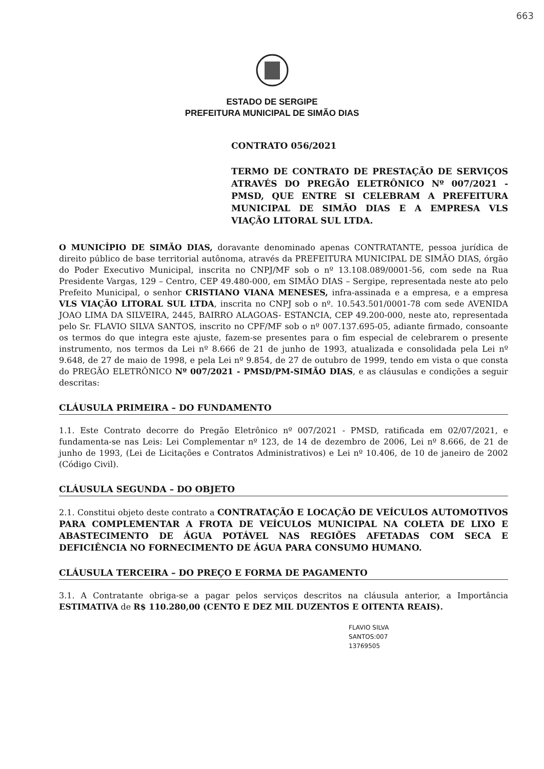663
ESTADO DE SERGIPE
PREFEITURA MUNICIPAL DE SIMÃO DIAS
CONTRATO 056/2021
TERMO DE CONTRATO DE PRESTAÇÃO DE SERVIÇOS ATRAVÉS DO PREGÃO ELETRÔNICO Nº 007/2021 - PMSD, QUE ENTRE SI CELEBRAM A PREFEITURA MUNICIPAL DE SIMÃO DIAS E A EMPRESA VLS VIAÇÃO LITORAL SUL LTDA.
O MUNICÍPIO DE SIMÃO DIAS, doravante denominado apenas CONTRATANTE, pessoa jurídica de direito público de base territorial autônoma, através da PREFEITURA MUNICIPAL DE SIMÃO DIAS, órgão do Poder Executivo Municipal, inscrita no CNPJ/MF sob o nº 13.108.089/0001-56, com sede na Rua Presidente Vargas, 129 – Centro, CEP 49.480-000, em SIMÃO DIAS – Sergipe, representada neste ato pelo Prefeito Municipal, o senhor CRISTIANO VIANA MENESES, infra-assinada e a empresa, e a empresa VLS VIAÇÃO LITORAL SUL LTDA, inscrita no CNPJ sob o nº. 10.543.501/0001-78 com sede AVENIDA JOAO LIMA DA SILVEIRA, 2445, BAIRRO ALAGOAS- ESTANCIA, CEP 49.200-000, neste ato, representada pelo Sr. FLAVIO SILVA SANTOS, inscrito no CPF/MF sob o nº 007.137.695-05, adiante firmado, consoante os termos do que integra este ajuste, fazem-se presentes para o fim especial de celebrarem o presente instrumento, nos termos da Lei nº 8.666 de 21 de junho de 1993, atualizada e consolidada pela Lei nº 9.648, de 27 de maio de 1998, e pela Lei nº 9.854, de 27 de outubro de 1999, tendo em vista o que consta do PREGÃO ELETRÔNICO Nº 007/2021 - PMSD/PM-SIMÃO DIAS, e as cláusulas e condições a seguir descritas:
CLÁUSULA PRIMEIRA – DO FUNDAMENTO
1.1. Este Contrato decorre do Pregão Eletrônico nº 007/2021 - PMSD, ratificada em 02/07/2021, e fundamenta-se nas Leis: Lei Complementar nº 123, de 14 de dezembro de 2006, Lei nº 8.666, de 21 de junho de 1993, (Lei de Licitações e Contratos Administrativos) e Lei nº 10.406, de 10 de janeiro de 2002 (Código Civil).
CLÁUSULA SEGUNDA – DO OBJETO
2.1. Constitui objeto deste contrato a CONTRATAÇÃO E LOCAÇÃO DE VEÍCULOS AUTOMOTIVOS PARA COMPLEMENTAR A FROTA DE VEÍCULOS MUNICIPAL NA COLETA DE LIXO E ABASTECIMENTO DE ÁGUA POTÁVEL NAS REGIÕES AFETADAS COM SECA E DEFICIÊNCIA NO FORNECIMENTO DE ÁGUA PARA CONSUMO HUMANO.
CLÁUSULA TERCEIRA – DO PREÇO E FORMA DE PAGAMENTO
3.1. A Contratante obriga-se a pagar pelos serviços descritos na cláusula anterior, a Importância ESTIMATIVA de R$ 110.280,00 (CENTO E DEZ MIL DUZENTOS E OITENTA REAIS).
FLAVIO SILVA SANTOS:007 13769505